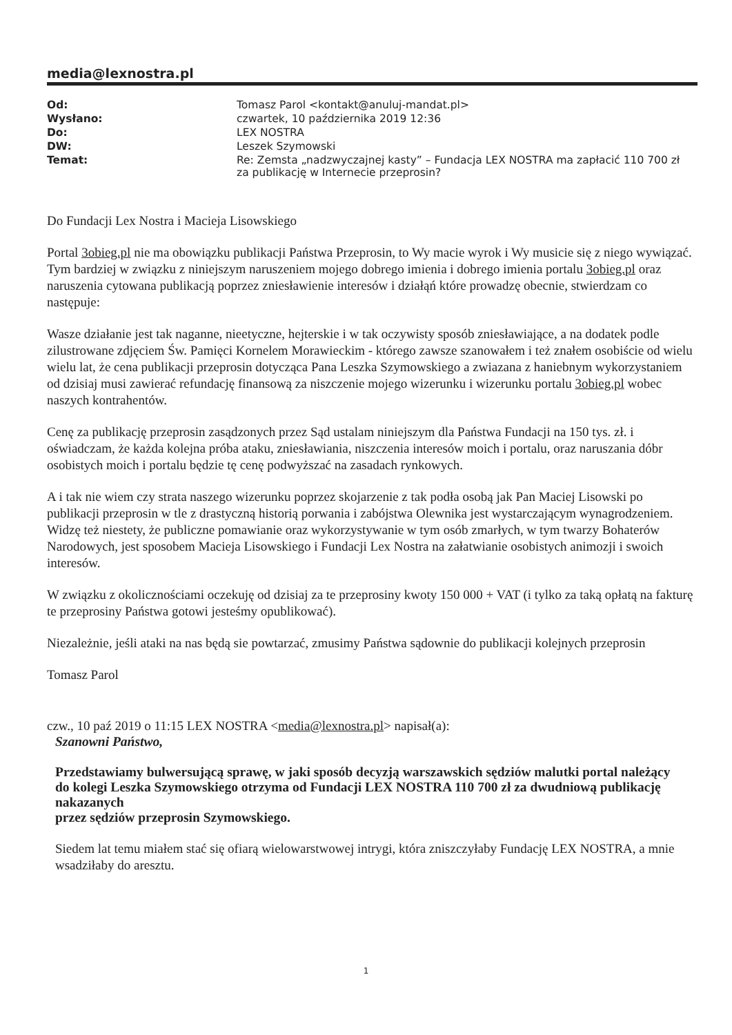media@lexnostra.pl
| Od: | Tomasz Parol <kontakt@anuluj-mandat.pl> |
| Wysłano: | czwartek, 10 października 2019 12:36 |
| Do: | LEX NOSTRA |
| DW: | Leszek Szymowski |
| Temat: | Re: Zemsta „nadzwyczajnej kasty” – Fundacja LEX NOSTRA ma zapłacić 110 700 zł za publikację w Internecie przeprosin? |
Do Fundacji Lex Nostra i Macieja Lisowskiego
Portal 3obieg.pl nie ma obowiązku publikacji Państwa Przeprosin, to Wy macie wyrok i Wy musicie się z niego wywiązać. Tym bardziej w związku z niniejszym naruszeniem mojego dobrego imienia i dobrego imienia portalu 3obieg.pl oraz naruszenia cytowana publikacją poprzez zniesławienie interesów i działąń które prowadzę obecnie, stwierdzam co następuje:
Wasze działanie jest tak naganne, nieetyczne, hejterskie i w tak oczywisty sposób zniesławiające, a na dodatek podle zilustrowane zdjęciem Św. Pamięci Kornelem Morawieckim - którego zawsze szanowałem i też znałem osobiście od wielu wielu lat, że cena publikacji przeprosin dotycząca Pana Leszka Szymowskiego a zwiazana z haniebnym wykorzystaniem od dzisiaj musi zawierać refundację finansową za niszczenie mojego wizerunku i wizerunku portalu 3obieg.pl wobec naszych kontrahentów.
Cenę za publikację przeprosin zasądzonych przez Sąd ustalam niniejszym dla Państwa Fundacji na 150 tys. zł. i oświadczam, że każda kolejna próba ataku, zniesławiania, niszczenia interesów moich i portalu, oraz naruszania dóbr osobistych moich i portalu będzie tę cenę podwyższać na zasadach rynkowych.
A i tak nie wiem czy strata naszego wizerunku poprzez skojarzenie z tak podła osobą jak Pan Maciej Lisowski po publikacji przeprosin w tle z drastyczną historią porwania i zabójstwa Olewnika jest wystarczającym wynagrodzeniem. Widzę też niestety, że publiczne pomawianie oraz wykorzystywanie w tym osób zmarłych, w tym twarzy Bohaterów Narodowych, jest sposobem Macieja Lisowskiego i Fundacji Lex Nostra na załatwianie osobistych animozji i swoich interesów.
W związku z okolicznościami oczekuję od dzisiaj za te przeprosiny kwoty 150 000 + VAT (i tylko za taką opłatą na fakturę te przeprosiny Państwa gotowi jesteśmy opublikować).
Niezależnie, jeśli ataki na nas będą sie powtarzać, zmusimy Państwa sądownie do publikacji kolejnych przeprosin
Tomasz Parol
czw., 10 paź 2019 o 11:15 LEX NOSTRA <media@lexnostra.pl> napisał(a):
Szanowni Państwo,
Przedstawiamy bulwersującą sprawę, w jaki sposób decyzją warszawskich sędziów malutki portal należący
do kolegi Leszka Szymowskiego otrzyma od Fundacji LEX NOSTRA 110 700 zł za dwudniową publikację nakazanych
przez sędziów przeprosin Szymowskiego.
Siedem lat temu miałem stać się ofiarą wielowarstwowej intrygi, która zniszczyłaby Fundację LEX NOSTRA, a mnie wsadziłaby do aresztu.
1